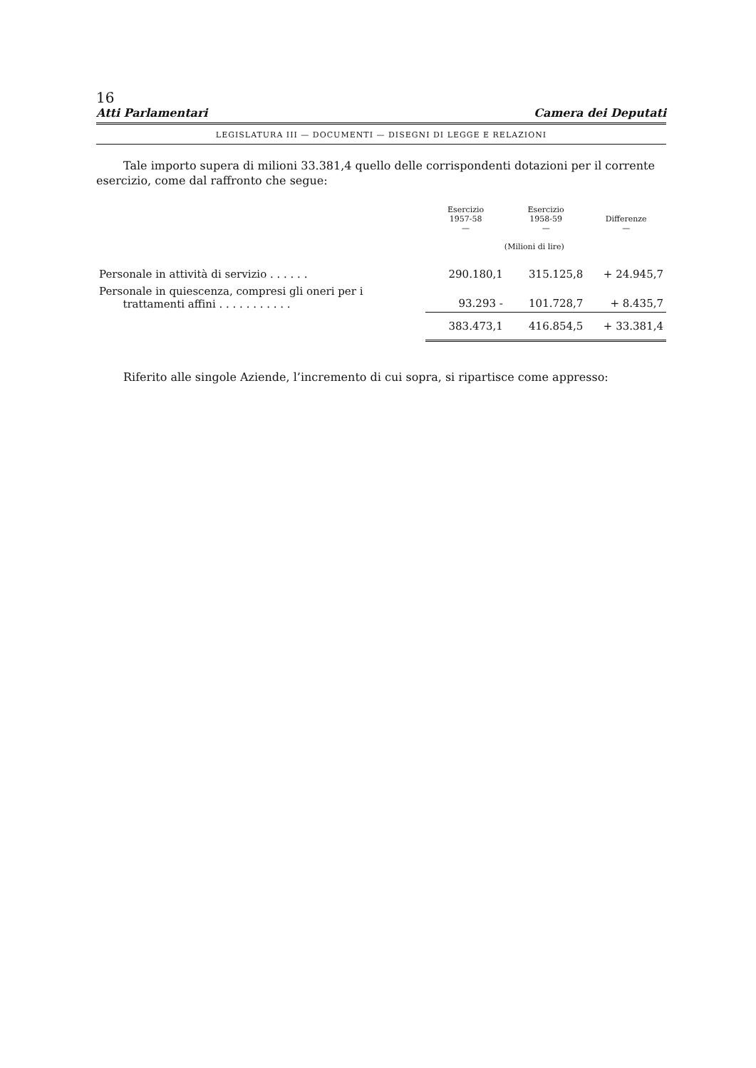16
Atti Parlamentari Camera dei Deputati
LEGISLATURA III — DOCUMENTI — DISEGNI DI LEGGE E RELAZIONI
Tale importo supera di milioni 33.381,4 quello delle corrispondenti dotazioni per il corrente esercizio, come dal raffronto che segue:
| | Esercizio 1957-58 — | Esercizio 1958-59 — | Differenze — |
| --- | --- | --- | --- |
| | (Milioni di lire) | | |
| Personale in attività di servizio . . . . . . | 290.180,1 | 315.125,8 | + 24.945,7 |
| Personale in quiescenza, compresi gli oneri per i trattamenti affini . . . . . . . . . . . | 93.293 - | 101.728,7 | + 8.435,7 |
| | 383.473,1 | 416.854,5 | + 33.381,4 |
Riferito alle singole Aziende, l’incremento di cui sopra, si ripartisce come appresso: